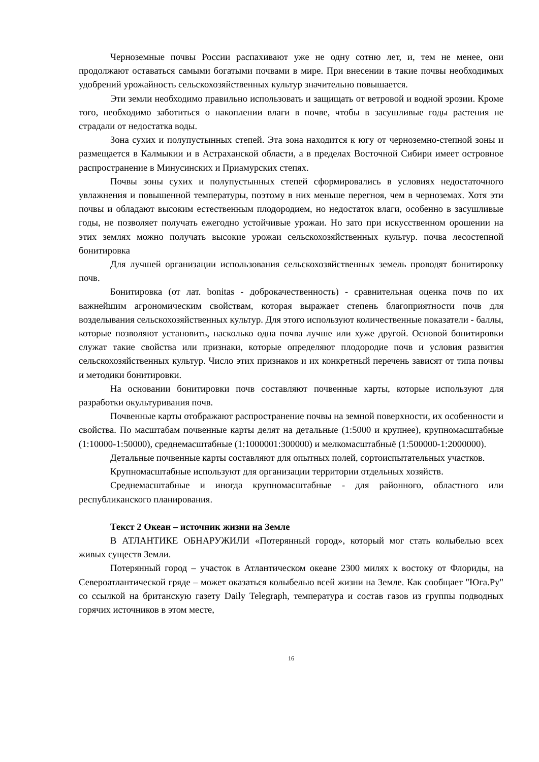Черноземные почвы России распахивают уже не одну сотню лет, и, тем не менее, они продолжают оставаться самыми богатыми почвами в мире. При внесении в такие почвы необходимых удобрений урожайность сельскохозяйственных культур значительно повышается.
Эти земли необходимо правильно использовать и защищать от ветровой и водной эрозии. Кроме того, необходимо заботиться о накоплении влаги в почве, чтобы в засушливые годы растения не страдали от недостатка воды.
Зона сухих и полупустынных степей. Эта зона находится к югу от черноземно-степной зоны и размещается в Калмыкии и в Астраханской области, а в пределах Восточной Сибири имеет островное распространение в Минусинских и Приамурских степях.
Почвы зоны сухих и полупустынных степей сформировались в условиях недостаточного увлажнения и повышенной температуры, поэтому в них меньше перегноя, чем в черноземах. Хотя эти почвы и обладают высоким естественным плодородием, но недостаток влаги, особенно в засушливые годы, не позволяет получать ежегодно устойчивые урожаи. Но зато при искусственном орошении на этих землях можно получать высокие урожаи сельскохозяйственных культур. почва лесостепной бонитировка
Для лучшей организации использования сельскохозяйственных земель проводят бонитировку почв.
Бонитировка (от лат. bonitas - доброкачественность) - сравнительная оценка почв по их важнейшим агрономическим свойствам, которая выражает степень благоприятности почв для возделывания сельскохозяйственных культур. Для этого используют количественные показатели - баллы, которые позволяют установить, насколько одна почва лучше или хуже другой. Основой бонитировки служат такие свойства или признаки, которые определяют плодородие почв и условия развития сельскохозяйственных культур. Число этих признаков и их конкретный перечень зависят от типа почвы и методики бонитировки.
На основании бонитировки почв составляют почвенные карты, которые используют для разработки окультуривания почв.
Почвенные карты отображают распространение почвы на земной поверхности, их особенности и свойства. По масштабам почвенные карты делят на детальные (1:5000 и крупнее), крупномасштабные (1:10000-1:50000), среднемасштабные (1:1000001:300000) и мелкомасштабныё (1:500000-1:2000000).
Детальные почвенные карты составляют для опытных полей, сортоиспытательных участков.
Крупномасштабные используют для организации территории отдельных хозяйств.
Среднемасштабные и иногда крупномасштабные - для районного, областного или республиканского планирования.
Текст 2 Океан – источник жизни на Земле
В АТЛАНТИКЕ ОБНАРУЖИЛИ «Потерянный город», который мог стать колыбелью всех живых существ Земли.
Потерянный город – участок в Атлантическом океане 2300 милях к востоку от Флориды, на Североатлантической гряде – может оказаться колыбелью всей жизни на Земле. Как сообщает "Юга.Ру" со ссылкой на британскую газету Daily Telegraph, температура и состав газов из группы подводных горячих источников в этом месте,
16